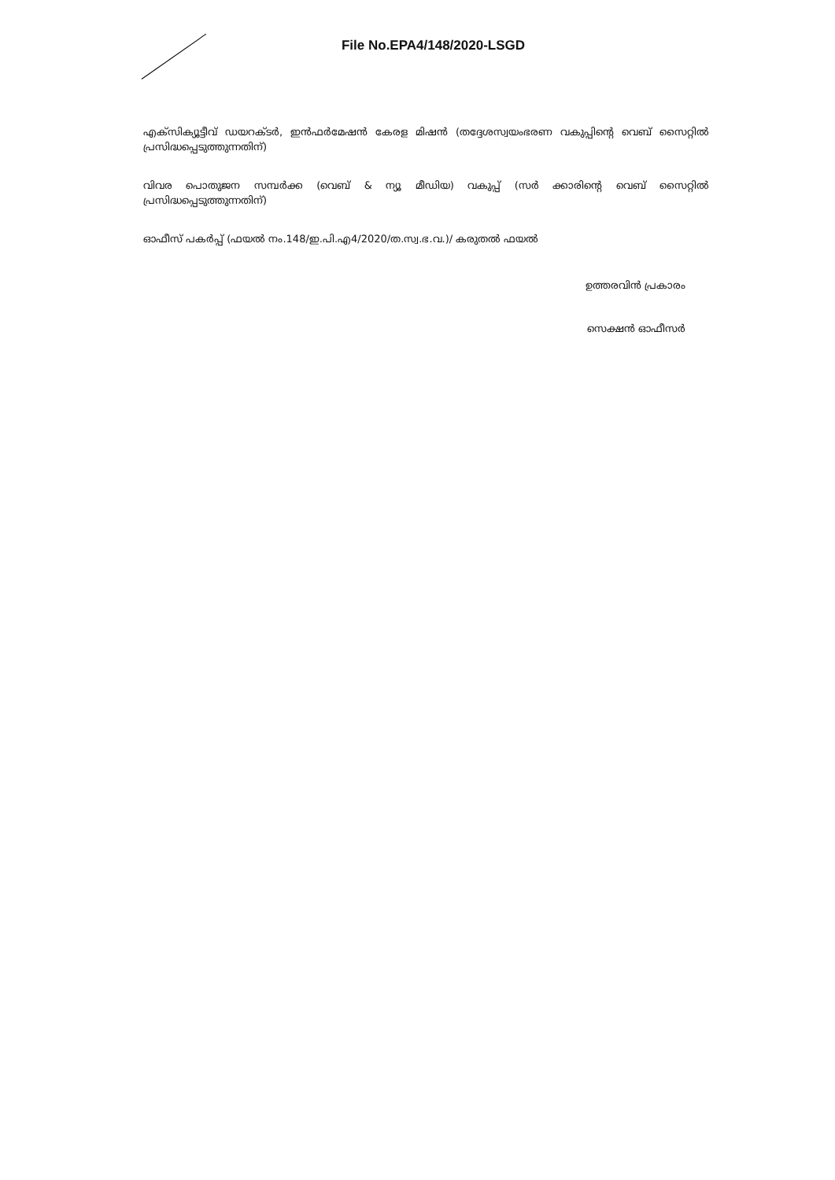File No.EPA4/148/2020-LSGD
എക്സിക്യൂട്ടീവ് ഡയറക്ടർ, ഇൻഫർമേഷൻ കേരള മിഷൻ (തദ്ദേശസ്വയംഭരണ വകുപ്പിന്റെ വെബ് സൈറ്റിൽ പ്രസിദ്ധപ്പെടുത്തുന്നതിന്)
വിവര പൊതുജന സമ്പർക്ക (വെബ് & ന്യൂ മീഡിയ) വകുപ്പ് (സർ ക്കാരിന്റെ വെബ് സൈറ്റിൽ പ്രസിദ്ധപ്പെടുത്തുന്നതിന്)
ഓഫീസ് പകർപ്പ് (ഫയൽ നം.148/ഇ.പി.എ4/2020/ത.സ്വ.ഭ.വ.)/ കരുതൽ ഫയൽ
ഉത്തരവിൻ പ്രകാരം
സെക്ഷൻ ഓഫീസർ